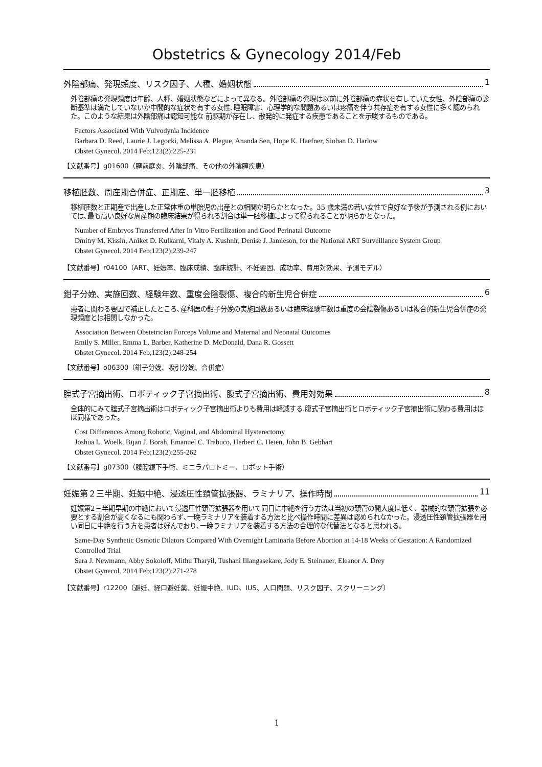Obstetrics & Gynecology 2014/Feb
外陰部痛、発現頻度、リスク因子、人種、婚姻状態 1
外陰部痛の発現頻度は年齢、人種、婚姻状態などによって異なる。外陰部痛の発現は以前に外陰部痛の症状を有していた女性、外陰部痛の診断基準は満たしていないが中間的な症状を有する女性､睡眠障害、心理学的な問題あるいは疼痛を伴う共存症を有する女性に多く認められた。このような結果は外陰部痛は認知可能な 前駆期が存在し、散発的に発症する疾患であることを示唆するものである。
Factors Associated With Vulvodynia Incidence
Barbara D. Reed, Laurie J. Legocki, Melissa A. Plegue, Ananda Sen, Hope K. Haefner, Sioban D. Harlow
Obstet Gynecol. 2014 Feb;123(2):225-231
【文献番号】g01600（膣前庭炎、外陰部痛、その他の外陰膣疾患）
移植胚数、周産期合併症、正期産、単一胚移植 3
移植胚数と正期産で出産した正常体重の単胎児の出産との相関が明らかとなった。35 歳未満の若い女性で良好な予後が予測される例においては､最も高い良好な周産期の臨床結果が得られる割合は単一胚移植によって得られることが明らかとなった。
Number of Embryos Transferred After In Vitro Fertilization and Good Perinatal Outcome
Dmitry M. Kissin, Aniket D. Kulkarni, Vitaly A. Kushnir, Denise J. Jamieson, for the National ART Surveillance System Group
Obstet Gynecol. 2014 Feb;123(2):239-247
【文献番号】r04100（ART、妊娠率、臨床成績、臨床統計、不妊要因、成功率、費用対効果、予測モデル）
鉗子分娩、実施回数、経験年数、重度会陰裂傷、複合的新生児合併症 6
患者に関わる要因で補正したところ､産科医の鉗子分娩の実施回数あるいは臨床経験年数は重度の会陰裂傷あるいは複合的新生児合併症の発現頻度とは相関しなかった。
Association Between Obstetrician Forceps Volume and Maternal and Neonatal Outcomes
Emily S. Miller, Emma L. Barber, Katherine D. McDonald, Dana R. Gossett
Obstet Gynecol. 2014 Feb;123(2):248-254
【文献番号】o06300（鉗子分娩、吸引分娩、合併症）
腟式子宮摘出術、ロボティック子宮摘出術、腹式子宮摘出術、費用対効果 8
全体的にみて腟式子宮摘出術はロボティック子宮摘出術よりも費用は軽減する.腹式子宮摘出術とロボティック子宮摘出術に関わる費用はほぼ同様であった。
Cost Differences Among Robotic, Vaginal, and Abdominal Hysterectomy
Joshua L. Woelk, Bijan J. Borah, Emanuel C. Trabuco, Herbert C. Heien, John B. Gebhart
Obstet Gynecol. 2014 Feb;123(2):255-262
【文献番号】g07300（腹腔鏡下手術、ミニラパロトミー、ロボット手術）
妊娠第２三半期、妊娠中絶、浸透圧性頚管拡張器、ラミナリア、操作時間 11
妊娠第2三半期早期の中絶において浸透圧性頚管拡張器を用いて同日に中絶を行う方法は当初の頚管の開大度は低く、器械的な頚管拡張を必要とする割合が高くなるにも関わらず､一晩ラミナリアを装着する方法と比べ操作時間に差異は認められなかった。浸透圧性頚管拡張器を用い同日に中絶を行う方を患者は好んでおり､一晩ラミナリアを装着する方法の合理的な代替法となると思われる。
Same-Day Synthetic Osmotic Dilators Compared With Overnight Laminaria Before Abortion at 14-18 Weeks of Gestation: A Randomized Controlled Trial
Sara J. Newmann, Abby Sokoloff, Mithu Tharyil, Tushani Illangasekare, Jody E. Steinauer, Eleanor A. Drey
Obstet Gynecol. 2014 Feb;123(2):271-278
【文献番号】r12200（避妊、経口避妊薬、妊娠中絶、IUD、IUS、人口問題、リスク因子、スクリーニング）
1